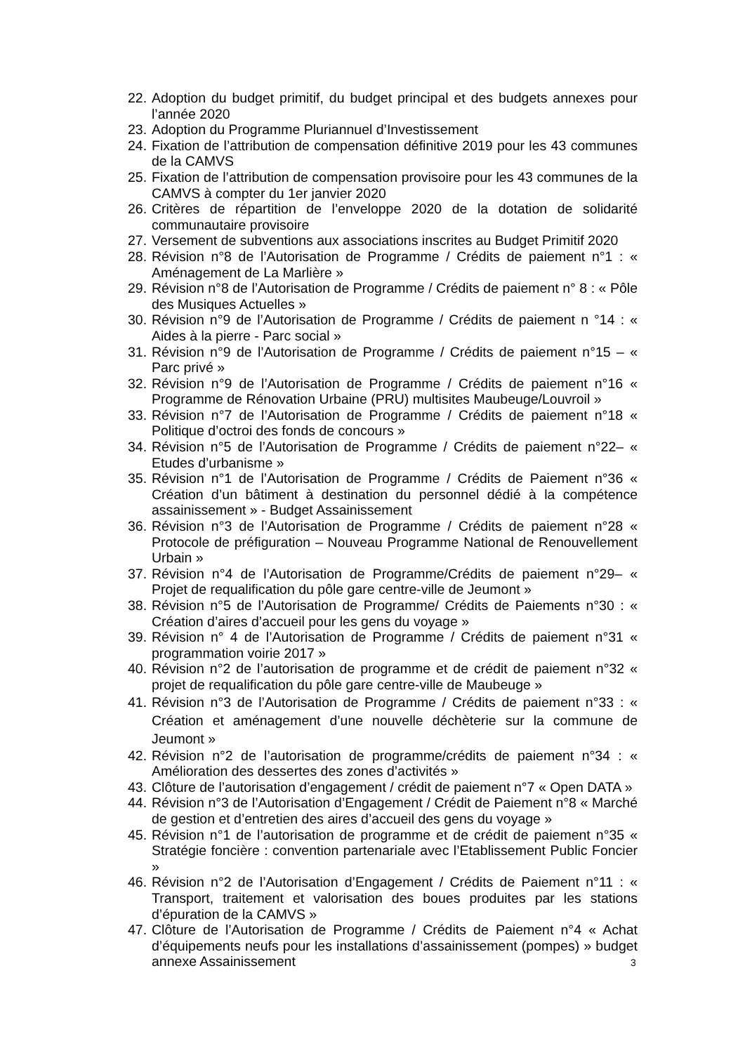22. Adoption du budget primitif, du budget principal et des budgets annexes pour l’année 2020
23. Adoption du Programme Pluriannuel d’Investissement
24. Fixation de l’attribution de compensation définitive 2019 pour les 43 communes de la CAMVS
25. Fixation de l’attribution de compensation provisoire pour les 43 communes de la CAMVS à compter du 1er janvier 2020
26. Critères de répartition de l’enveloppe 2020 de la dotation de solidarité communautaire provisoire
27. Versement de subventions aux associations inscrites au Budget Primitif 2020
28. Révision n°8 de l’Autorisation de Programme / Crédits de paiement n°1 : « Aménagement de La Marlière »
29. Révision n°8 de l’Autorisation de Programme / Crédits de paiement n° 8 : « Pôle des Musiques Actuelles »
30. Révision n°9 de l’Autorisation de Programme / Crédits de paiement n °14 : « Aides à la pierre - Parc social »
31. Révision n°9 de l’Autorisation de Programme / Crédits de paiement n°15 – « Parc privé »
32. Révision n°9 de l’Autorisation de Programme / Crédits de paiement n°16 « Programme de Rénovation Urbaine (PRU) multisites Maubeuge/Louvroil »
33. Révision n°7 de l’Autorisation de Programme / Crédits de paiement n°18 « Politique d’octroi des fonds de concours »
34. Révision n°5 de l’Autorisation de Programme / Crédits de paiement n°22– « Etudes d’urbanisme »
35. Révision n°1 de l’Autorisation de Programme / Crédits de Paiement n°36 « Création d’un bâtiment à destination du personnel dédié à la compétence assainissement » - Budget Assainissement
36. Révision n°3 de l’Autorisation de Programme / Crédits de paiement n°28 « Protocole de préfiguration – Nouveau Programme National de Renouvellement Urbain »
37. Révision n°4 de l’Autorisation de Programme/Crédits de paiement n°29– « Projet de requalification du pôle gare centre-ville de Jeumont »
38. Révision n°5 de l’Autorisation de Programme/ Crédits de Paiements n°30 : « Création d’aires d’accueil pour les gens du voyage »
39. Révision n° 4 de l’Autorisation de Programme / Crédits de paiement n°31 « programmation voirie 2017 »
40. Révision n°2 de l’autorisation de programme et de crédit de paiement n°32 « projet de requalification du pôle gare centre-ville de Maubeuge »
41. Révision n°3 de l’Autorisation de Programme / Crédits de paiement n°33 : « Création et aménagement d’une nouvelle déchèterie sur la commune de Jeumont »
42. Révision n°2 de l’autorisation de programme/crédits de paiement n°34 : « Amélioration des dessertes des zones d’activités »
43. Clôture de l’autorisation d’engagement / crédit de paiement n°7 « Open DATA »
44. Révision n°3 de l’Autorisation d’Engagement / Crédit de Paiement n°8 « Marché de gestion et d’entretien des aires d’accueil des gens du voyage »
45. Révision n°1 de l’autorisation de programme et de crédit de paiement n°35 « Stratégie foncière : convention partenariale avec l’Etablissement Public Foncier »
46. Révision n°2 de l’Autorisation d’Engagement / Crédits de Paiement n°11 : « Transport, traitement et valorisation des boues produites par les stations d’épuration de la CAMVS »
47. Clôture de l’Autorisation de Programme / Crédits de Paiement n°4 « Achat d’équipements neufs pour les installations d’assainissement (pompes) » budget annexe Assainissement
3